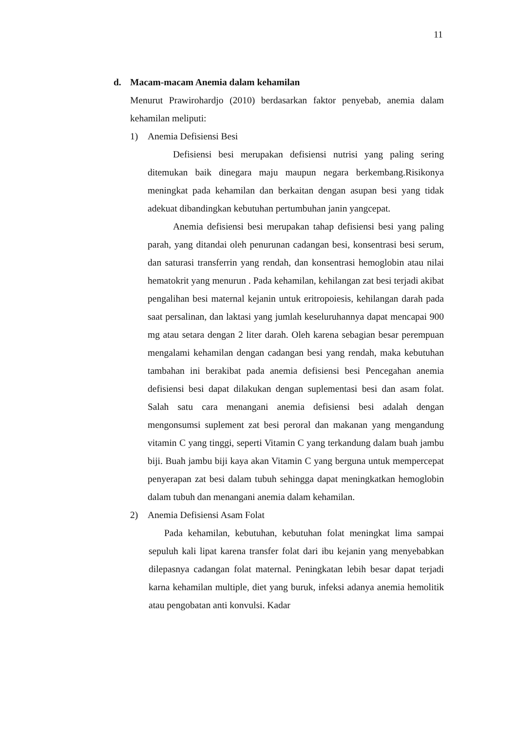11
d. Macam-macam Anemia dalam kehamilan
Menurut Prawirohardjo (2010) berdasarkan faktor penyebab, anemia dalam kehamilan meliputi:
1) Anemia Defisiensi Besi
Defisiensi besi merupakan defisiensi nutrisi yang paling sering ditemukan baik dinegara maju maupun negara berkembang.Risikonya meningkat pada kehamilan dan berkaitan dengan asupan besi yang tidak adekuat dibandingkan kebutuhan pertumbuhan janin yangcepat.
Anemia defisiensi besi merupakan tahap defisiensi besi yang paling parah, yang ditandai oleh penurunan cadangan besi, konsentrasi besi serum, dan saturasi transferrin yang rendah, dan konsentrasi hemoglobin atau nilai hematokrit yang menurun . Pada kehamilan, kehilangan zat besi terjadi akibat pengalihan besi maternal kejanin untuk eritropoiesis, kehilangan darah pada saat persalinan, dan laktasi yang jumlah keseluruhannya dapat mencapai 900 mg atau setara dengan 2 liter darah. Oleh karena sebagian besar perempuan mengalami kehamilan dengan cadangan besi yang rendah, maka kebutuhan tambahan ini berakibat pada anemia defisiensi besi Pencegahan anemia defisiensi besi dapat dilakukan dengan suplementasi besi dan asam folat. Salah satu cara menangani anemia defisiensi besi adalah dengan mengonsumsi suplement zat besi peroral dan makanan yang mengandung vitamin C yang tinggi, seperti Vitamin C yang terkandung dalam buah jambu biji. Buah jambu biji kaya akan Vitamin C yang berguna untuk mempercepat penyerapan zat besi dalam tubuh sehingga dapat meningkatkan hemoglobin dalam tubuh dan menangani anemia dalam kehamilan.
2) Anemia Defisiensi Asam Folat
Pada kehamilan, kebutuhan, kebutuhan folat meningkat lima sampai sepuluh kali lipat karena transfer folat dari ibu kejanin yang menyebabkan dilepasnya cadangan folat maternal. Peningkatan lebih besar dapat terjadi karna kehamilan multiple, diet yang buruk, infeksi adanya anemia hemolitik atau pengobatan anti konvulsi. Kadar